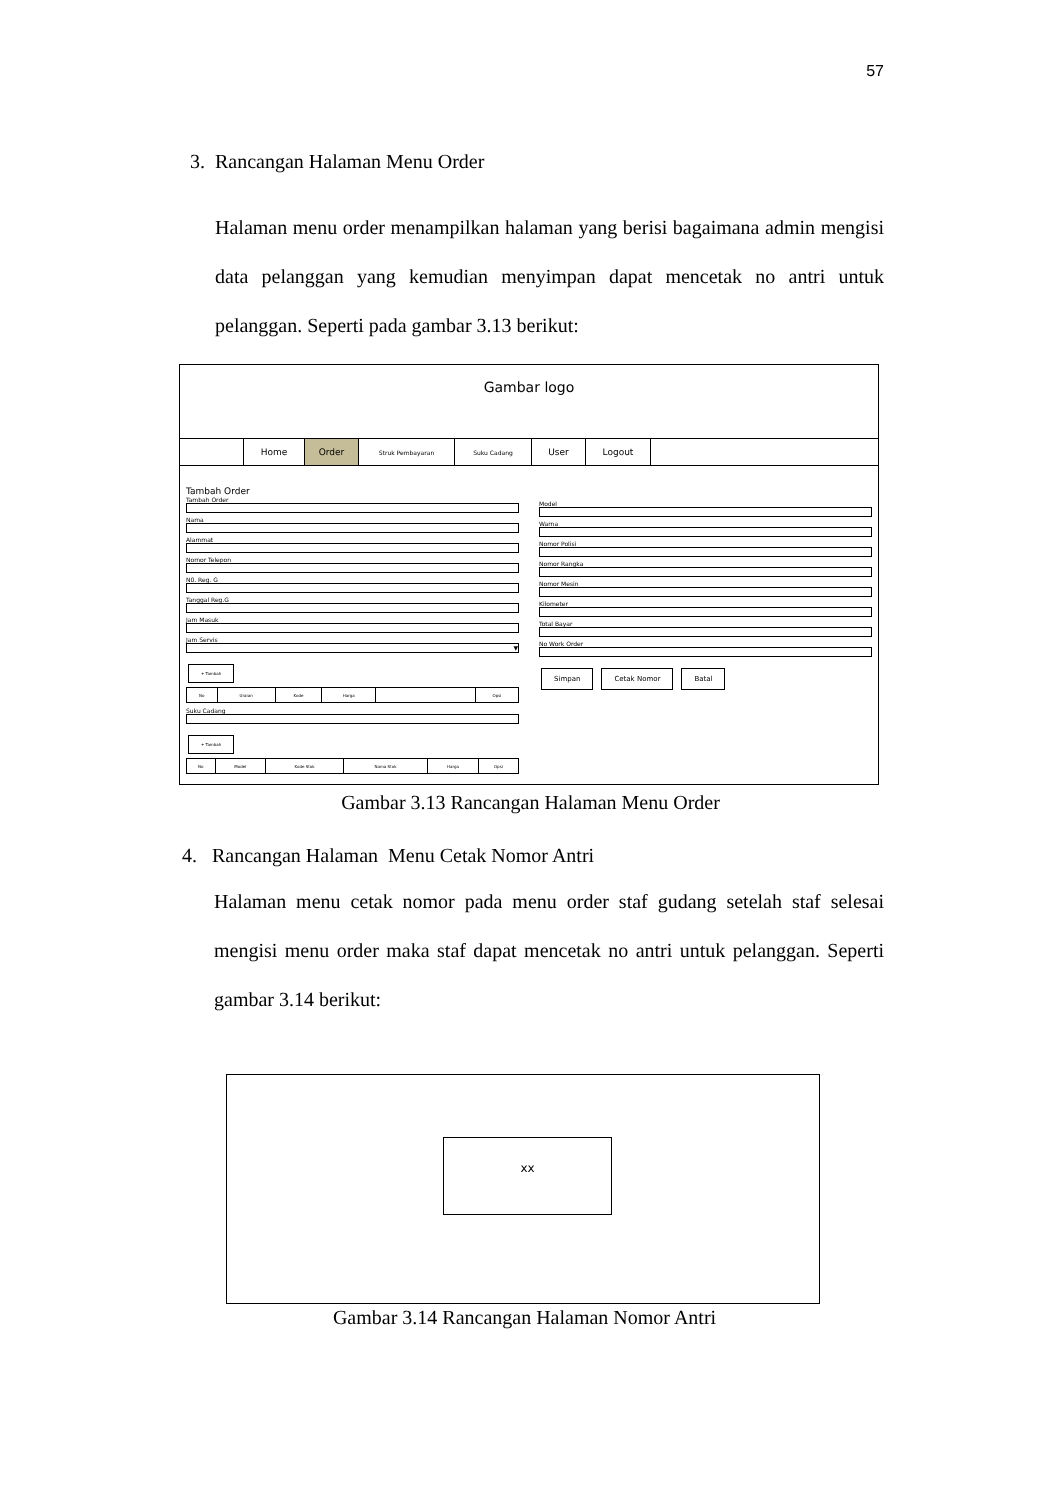57
3. Rancangan Halaman Menu Order
Halaman menu order menampilkan halaman yang berisi bagaimana admin mengisi data pelanggan yang kemudian menyimpan dapat mencetak no antri untuk pelanggan. Seperti pada gambar 3.13 berikut:
Gambar logo
Home Order
Struk Pembayaran Suku Cadang
User Logout
Tambah Order
Tambah Order
Nama
Alammat
Nomor Telepon
N0. Reg. G
Tanggal Reg.G
Jam Masuk
Jam Servis
▼
+ Tambah
| No | Uraian | Kode | Harga | | Opsi |
Suku Cadang
+ Tambah
| No | Model | Kode Stok | Nama Stok | Harga | Opsi |
Model
Warna
Nomor Polisi
Nomor Rangka
Nomor Mesin
Kilometer
Total Bayar
No Work Order
Simpan Cetak Nomor Batal
Gambar 3.13 Rancangan Halaman Menu Order
4. Rancangan Halaman Menu Cetak Nomor Antri
Halaman menu cetak nomor pada menu order staf gudang setelah staf selesai mengisi menu order maka staf dapat mencetak no antri untuk pelanggan. Seperti gambar 3.14 berikut:
xx
Gambar 3.14 Rancangan Halaman Nomor Antri